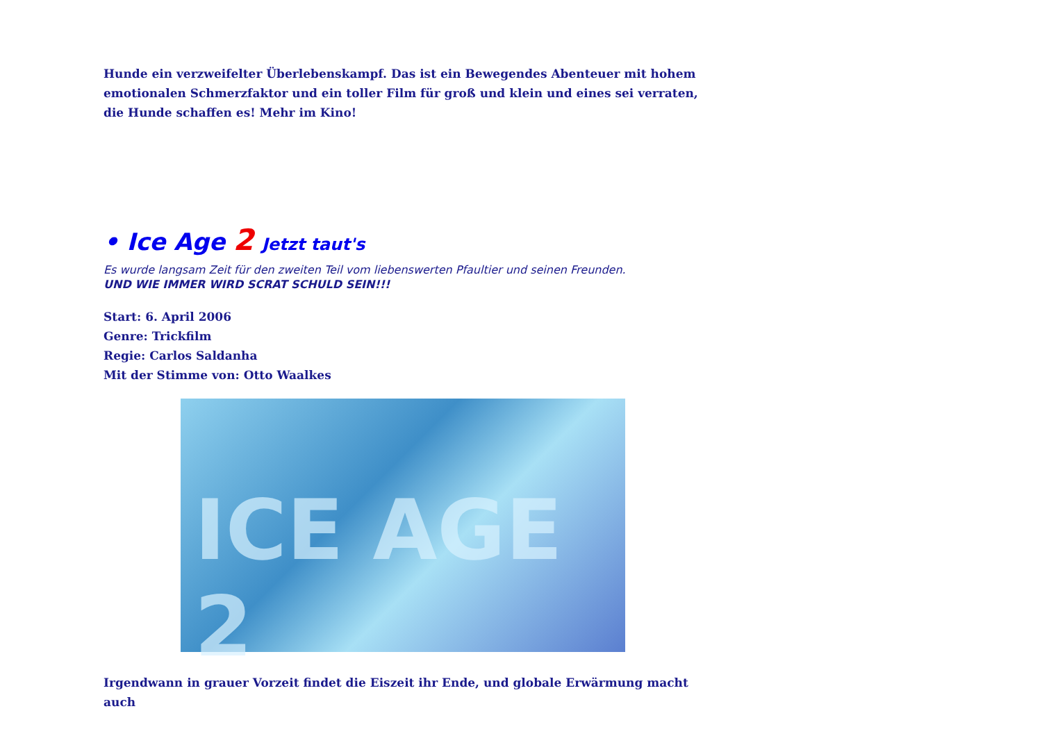Hunde ein verzweifelter Überlebenskampf. Das ist ein Bewegendes Abenteuer mit hohem emotionalen Schmerzfaktor und ein toller Film für groß und klein und eines sei verraten, die Hunde schaffen es! Mehr im Kino!
• Ice Age 2 Jetzt taut's
Es wurde langsam Zeit für den zweiten Teil vom liebenswerten Pfaultier und seinen Freunden.
UND WIE IMMER WIRD SCRAT SCHULD SEIN!!!
Start: 6. April 2006
Genre: Trickfilm
Regie: Carlos Saldanha
Mit der Stimme von: Otto Waalkes
ICE AGE 2
Irgendwann in grauer Vorzeit findet die Eiszeit ihr Ende, und globale Erwärmung macht auch